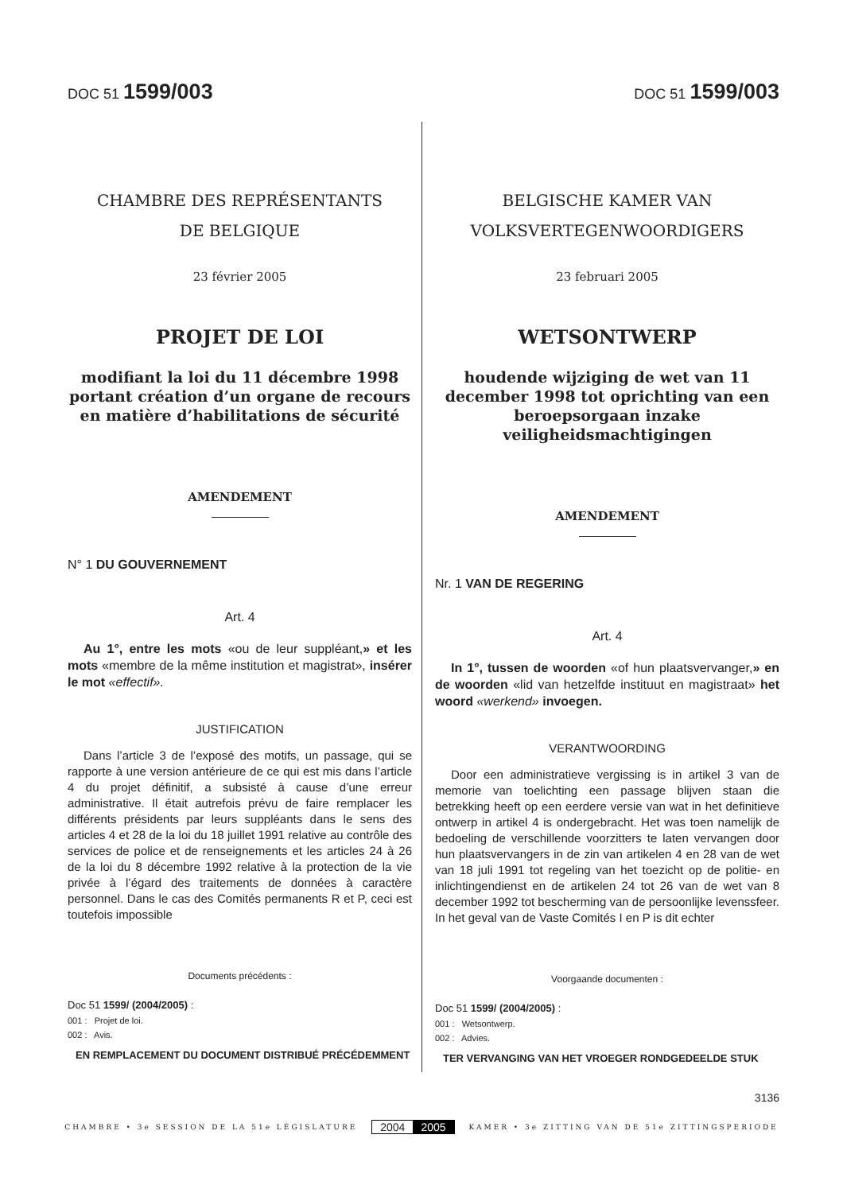DOC 51 1599/003
DOC 51 1599/003
CHAMBRE DES REPRÉSENTANTS
DE BELGIQUE
23 février 2005
PROJET DE LOI
modifiant la loi du 11 décembre 1998 portant création d’un organe de recours en matière d’habilitations de sécurité
AMENDEMENT
N° 1 DU GOUVERNEMENT
Art. 4
Au 1°, entre les mots «ou de leur suppléant,» et les mots «membre de la même institution et magistrat», insérer le mot «effectif».
JUSTIFICATION
Dans l’article 3 de l’exposé des motifs, un passage, qui se rapporte à une version antérieure de ce qui est mis dans l’article 4 du projet définitif, a subsisté à cause d’une erreur administrative. Il était autrefois prévu de faire remplacer les différents présidents par leurs suppléants dans le sens des articles 4 et 28 de la loi du 18 juillet 1991 relative au contrôle des services de police et de renseignements et les articles 24 à 26 de la loi du 8 décembre 1992 relative à la protection de la vie privée à l’égard des traitements de données à caractère personnel. Dans le cas des Comités permanents R et P, ceci est toutefois impossible
Documents précédents :
Doc 51 1599/ (2004/2005) :
001 : Projet de loi.
002 : Avis.
EN REMPLACEMENT DU DOCUMENT DISTRIBUÉ PRÉCÉDEMMENT
BELGISCHE KAMER VAN
VOLKSVERTEGENWOORDIGERS
23 februari 2005
WETSONTWERP
houdende wijziging de wet van 11 december 1998 tot oprichting van een beroepsorgaan inzake veiligheidsmachtigingen
AMENDEMENT
Nr. 1 VAN DE REGERING
Art. 4
In 1°, tussen de woorden «of hun plaatsvervanger,» en de woorden «lid van hetzelfde instituut en magistraat» het woord «werkend» invoegen.
VERANTWOORDING
Door een administratieve vergissing is in artikel 3 van de memorie van toelichting een passage blijven staan die betrekking heeft op een eerdere versie van wat in het definitieve ontwerp in artikel 4 is ondergebracht. Het was toen namelijk de bedoeling de verschillende voorzitters te laten vervangen door hun plaatsvervangers in de zin van artikelen 4 en 28 van de wet van 18 juli 1991 tot regeling van het toezicht op de politie- en inlichtingendienst en de artikelen 24 tot 26 van de wet van 8 december 1992 tot bescherming van de persoonlijke levenssfeer. In het geval van de Vaste Comités I en P is dit echter
Voorgaande documenten :
Doc 51 1599/ (2004/2005) :
001 : Wetsontwerp.
002 : Advies.
TER VERVANGING VAN HET VROEGER RONDGEDEELDE STUK
3136
CHAMBRE • 3e SESSION DE LA 51e LÉGISLATURE 2004 2005 KAMER • 3e ZITTING VAN DE 51e ZITTINGSPERIODE